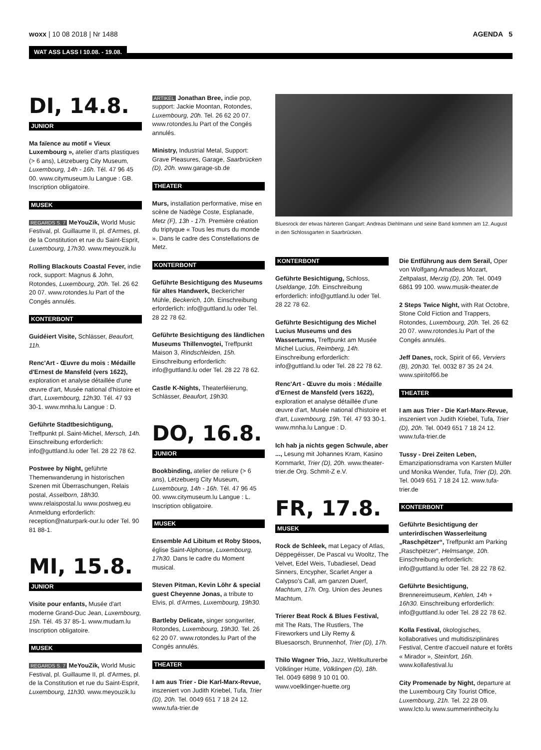woxx | 10 08 2018 | Nr 1488 AGENDA 5
WAT ASS LASS I 10.08. - 19.08.
DI, 14.8.
JUNIOR
Ma faïence au motif « Vieux Luxembourg », atelier d'arts plastiques (> 6 ans), Lëtzebuerg City Museum, Luxembourg, 14h - 16h. Tél. 47 96 45 00. www.citymuseum.lu Langue : GB. Inscription obligatoire.
MUSEK
REGARDS S. 7 MeYouZik, World Music Festival, pl. Guillaume II, pl. d'Armes, pl. de la Constitution et rue du Saint-Esprit, Luxembourg, 17h30. www.meyouzik.lu
Rolling Blackouts Coastal Fever, indie rock, support: Magnus & John, Rotondes, Luxembourg, 20h. Tel. 26 62 20 07. www.rotondes.lu Part of the Congés annulés.
KONTERBONT
Guidéiert Visite, Schlässer, Beaufort, 11h.
Renc'Art - Œuvre du mois : Médaille d'Ernest de Mansfeld (vers 1622), exploration et analyse détaillée d'une œuvre d'art, Musée national d'histoire et d'art, Luxembourg, 12h30. Tél. 47 93 30-1. www.mnha.lu Langue : D.
Geführte Stadtbesichtigung, Treffpunkt pl. Saint-Michel, Mersch, 14h. Einschreibung erforderlich: info@guttland.lu oder Tel. 28 22 78 62.
Postwee by Night, geführte Themenwanderung in historischen Szenen mit Überraschungen, Relais postal, Asselborn, 18h30. www.relaispostal.lu www.postweg.eu Anmeldung erforderlich: reception@naturpark-our.lu oder Tel. 90 81 88-1.
MI, 15.8.
JUNIOR
Visite pour enfants, Musée d'art moderne Grand-Duc Jean, Luxembourg, 15h. Tél. 45 37 85-1. www.mudam.lu Inscription obligatoire.
MUSEK
REGARDS S. 7 MeYouZik, World Music Festival, pl. Guillaume II, pl. d'Armes, pl. de la Constitution et rue du Saint-Esprit, Luxembourg, 11h30. www.meyouzik.lu
ARTIKEL Jonathan Bree, indie pop, support: Jackie Moontan, Rotondes, Luxembourg, 20h. Tel. 26 62 20 07. www.rotondes.lu Part of the Congés annulés.
Ministry, Industrial Metal, Support: Grave Pleasures, Garage, Saarbrücken (D), 20h. www.garage-sb.de
THEATER
Murs, installation performative, mise en scène de Nadège Coste, Esplanade, Metz (F), 13h - 17h. Première création du triptyque « Tous les murs du monde ». Dans le cadre des Constellations de Metz.
KONTERBONT
Geführte Besichtigung des Museums für altes Handwerk, Beckericher Mühle, Beckerich, 10h. Einschreibung erforderlich: info@guttland.lu oder Tel. 28 22 78 62.
Geführte Besichtigung des ländlichen Museums Thillenvogtei, Treffpunkt Maison 3, Rindschleiden, 15h. Einschreibung erforderlich: info@guttland.lu oder Tel. 28 22 78 62.
Castle K-Nights, Theaterféierung, Schlässer, Beaufort, 19h30.
DO, 16.8.
JUNIOR
Bookbinding, atelier de reliure (> 6 ans), Lëtzebuerg City Museum, Luxembourg, 14h - 16h. Tél. 47 96 45 00. www.citymuseum.lu Langue : L. Inscription obligatoire.
MUSEK
Ensemble Ad Libitum et Roby Stoos, église Saint-Alphonse, Luxembourg, 17h30. Dans le cadre du Moment musical.
Steven Pitman, Kevin Löhr & special guest Cheyenne Jonas, a tribute to Elvis, pl. d'Armes, Luxembourg, 19h30.
Bartleby Delicate, singer songwriter, Rotondes, Luxembourg, 19h30. Tel. 26 62 20 07. www.rotondes.lu Part of the Congés annulés.
THEATER
I am aus Trier - Die Karl-Marx-Revue, inszeniert von Judith Kriebel, Tufa, Trier (D), 20h. Tel. 0049 651 7 18 24 12. www.tufa-trier.de
Bluesrock der etwas härteren Gangart: Andreas Diehlmann und seine Band kommen am 12. August in den Schlossgarten in Saarbrücken.
KONTERBONT
Geführte Besichtigung, Schloss, Useldange, 10h. Einschreibung erforderlich: info@guttland.lu oder Tel. 28 22 78 62.
Geführte Besichtigung des Michel Lucius Museums und des Wasserturms, Treffpunkt am Musée Michel Lucius, Reimberg, 14h. Einschreibung erforderlich: info@guttland.lu oder Tel. 28 22 78 62.
Renc'Art - Œuvre du mois : Médaille d'Ernest de Mansfeld (vers 1622), exploration et analyse détaillée d'une œuvre d'art, Musée national d'histoire et d'art, Luxembourg, 19h. Tél. 47 93 30-1. www.mnha.lu Langue : D.
Ich hab ja nichts gegen Schwule, aber ..., Lesung mit Johannes Kram, Kasino Kornmarkt, Trier (D), 20h. www.theater-trier.de Org. Schmit-Z e.V.
FR, 17.8.
MUSEK
Rock de Schleek, mat Legacy of Atlas, Dëppegéisser, De Pascal vu Wooltz, The Velvet, Edel Weis, Tubadiesel, Dead Sinners, Encypher, Scarlet Anger a Calypso's Call, am ganzen Duerf, Machtum, 17h. Org. Union des Jeunes Machtum.
Trierer Beat Rock & Blues Festival, mit The Rats, The Rustlers, The Fireworkers und Lily Remy & Bluesaorsch, Brunnenhof, Trier (D), 17h.
Thilo Wagner Trio, Jazz, Weltkulturerbe Völklinger Hütte, Völklingen (D), 18h. Tel. 0049 6898 9 10 01 00. www.voelklinger-huette.org
Die Entführung aus dem Serail, Oper von Wolfgang Amadeus Mozart, Zeltpalast, Merzig (D), 20h. Tel. 0049 6861 99 100. www.musik-theater.de
2 Steps Twice Night, with Rat Octobre, Stone Cold Fiction and Trappers, Rotondes, Luxembourg, 20h. Tel. 26 62 20 07. www.rotondes.lu Part of the Congés annulés.
Jeff Danes, rock, Spirit of 66, Verviers (B), 20h30. Tel. 0032 87 35 24 24. www.spiritof66.be
THEATER
I am aus Trier - Die Karl-Marx-Revue, inszeniert von Judith Kriebel, Tufa, Trier (D), 20h. Tel. 0049 651 7 18 24 12. www.tufa-trier.de
Tussy - Drei Zeiten Leben, Emanzipationsdrama von Karsten Müller und Monika Wender, Tufa, Trier (D), 20h. Tel. 0049 651 7 18 24 12. www.tufa-trier.de
KONTERBONT
Geführte Besichtigung der unterirdischen Wasserleitung „Raschpëtzer“, Treffpunkt am Parking „Raschpëtzer“, Helmsange, 10h. Einschreibung erforderlich: info@guttland.lu oder Tel. 28 22 78 62.
Geführte Besichtigung, Brennereimuseum, Kehlen, 14h + 16h30. Einschreibung erforderlich: info@guttland.lu oder Tel. 28 22 78 62.
Kolla Festival, ökologisches, kollaboratives und multidisziplinäres Festival, Centre d'accueil nature et forêts « Mirador », Steinfort, 16h. www.kollafestival.lu
City Promenade by Night, departure at the Luxembourg City Tourist Office, Luxembourg, 21h. Tel. 22 28 09. www.lcto.lu www.summerinthecity.lu